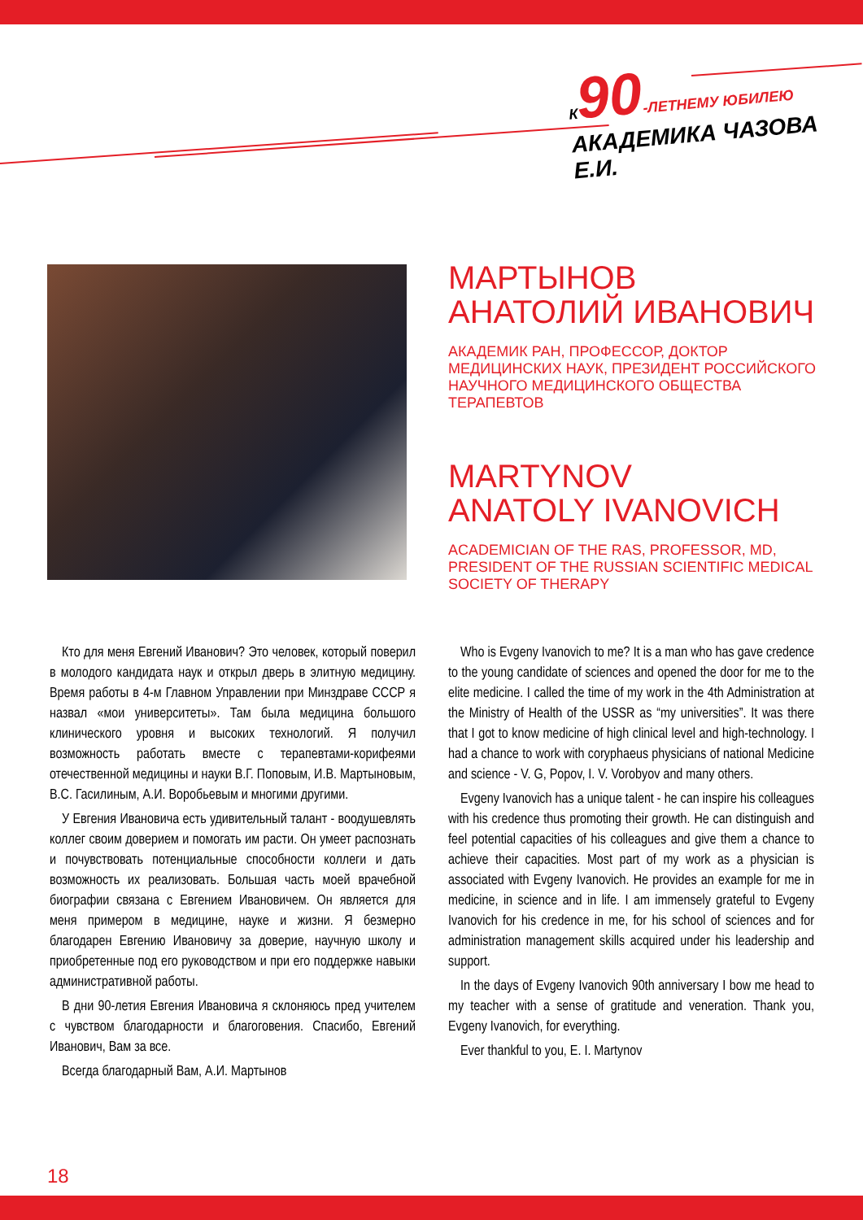К 90-ЛЕТНЕМУ ЮБИЛЕЮ
АКАДЕМИКА ЧАЗОВА Е.И.
МАРТЫНОВ
АНАТОЛИЙ ИВАНОВИЧ
АКАДЕМИК РАН, ПРОФЕССОР, ДОКТОР МЕДИЦИНСКИХ НАУК, ПРЕЗИДЕНТ РОССИЙСКОГО НАУЧНОГО МЕДИЦИНСКОГО ОБЩЕСТВА ТЕРАПЕВТОВ
MARTYNOV
ANATOLY IVANOVICH
ACADEMICIAN OF THE RAS, PROFESSOR, MD, PRESIDENT OF THE RUSSIAN SCIENTIFIC MEDICAL SOCIETY OF THERAPY
Кто для меня Евгений Иванович? Это человек, который поверил в молодого кандидата наук и открыл дверь в элитную медицину. Время работы в 4-м Главном Управлении при Минздраве СССР я назвал «мои университеты». Там была медицина большого клинического уровня и высоких технологий. Я получил возможность работать вместе с терапевтами-корифеями отечественной медицины и науки В.Г. Поповым, И.В. Мартыновым, В.С. Гасилиным, А.И. Воробьевым и многими другими.
У Евгения Ивановича есть удивительный талант - воодушевлять коллег своим доверием и помогать им расти. Он умеет распознать и почувствовать потенциальные способности коллеги и дать возможность их реализовать. Большая часть моей врачебной биографии связана с Евгением Ивановичем. Он является для меня примером в медицине, науке и жизни. Я безмерно благодарен Евгению Ивановичу за доверие, научную школу и приобретенные под его руководством и при его поддержке навыки административной работы.
В дни 90-летия Евгения Ивановича я склоняюсь пред учителем с чувством благодарности и благоговения. Спасибо, Евгений Иванович, Вам за все.
Всегда благодарный Вам, А.И. Мартынов
Who is Evgeny Ivanovich to me? It is a man who has gave credence to the young candidate of sciences and opened the door for me to the elite medicine. I called the time of my work in the 4th Administration at the Ministry of Health of the USSR as “my universities”. It was there that I got to know medicine of high clinical level and high-technology. I had a chance to work with coryphaeus physicians of national Medicine and science - V. G, Popov, I. V. Vorobyov and many others.
Evgeny Ivanovich has a unique talent - he can inspire his colleagues with his credence thus promoting their growth. He can distinguish and feel potential capacities of his colleagues and give them a chance to achieve their capacities. Most part of my work as a physician is associated with Evgeny Ivanovich. He provides an example for me in medicine, in science and in life. I am immensely grateful to Evgeny Ivanovich for his credence in me, for his school of sciences and for administration management skills acquired under his leadership and support.
In the days of Evgeny Ivanovich 90th anniversary I bow me head to my teacher with a sense of gratitude and veneration. Thank you, Evgeny Ivanovich, for everything.
Ever thankful to you, E. I. Martynov
18